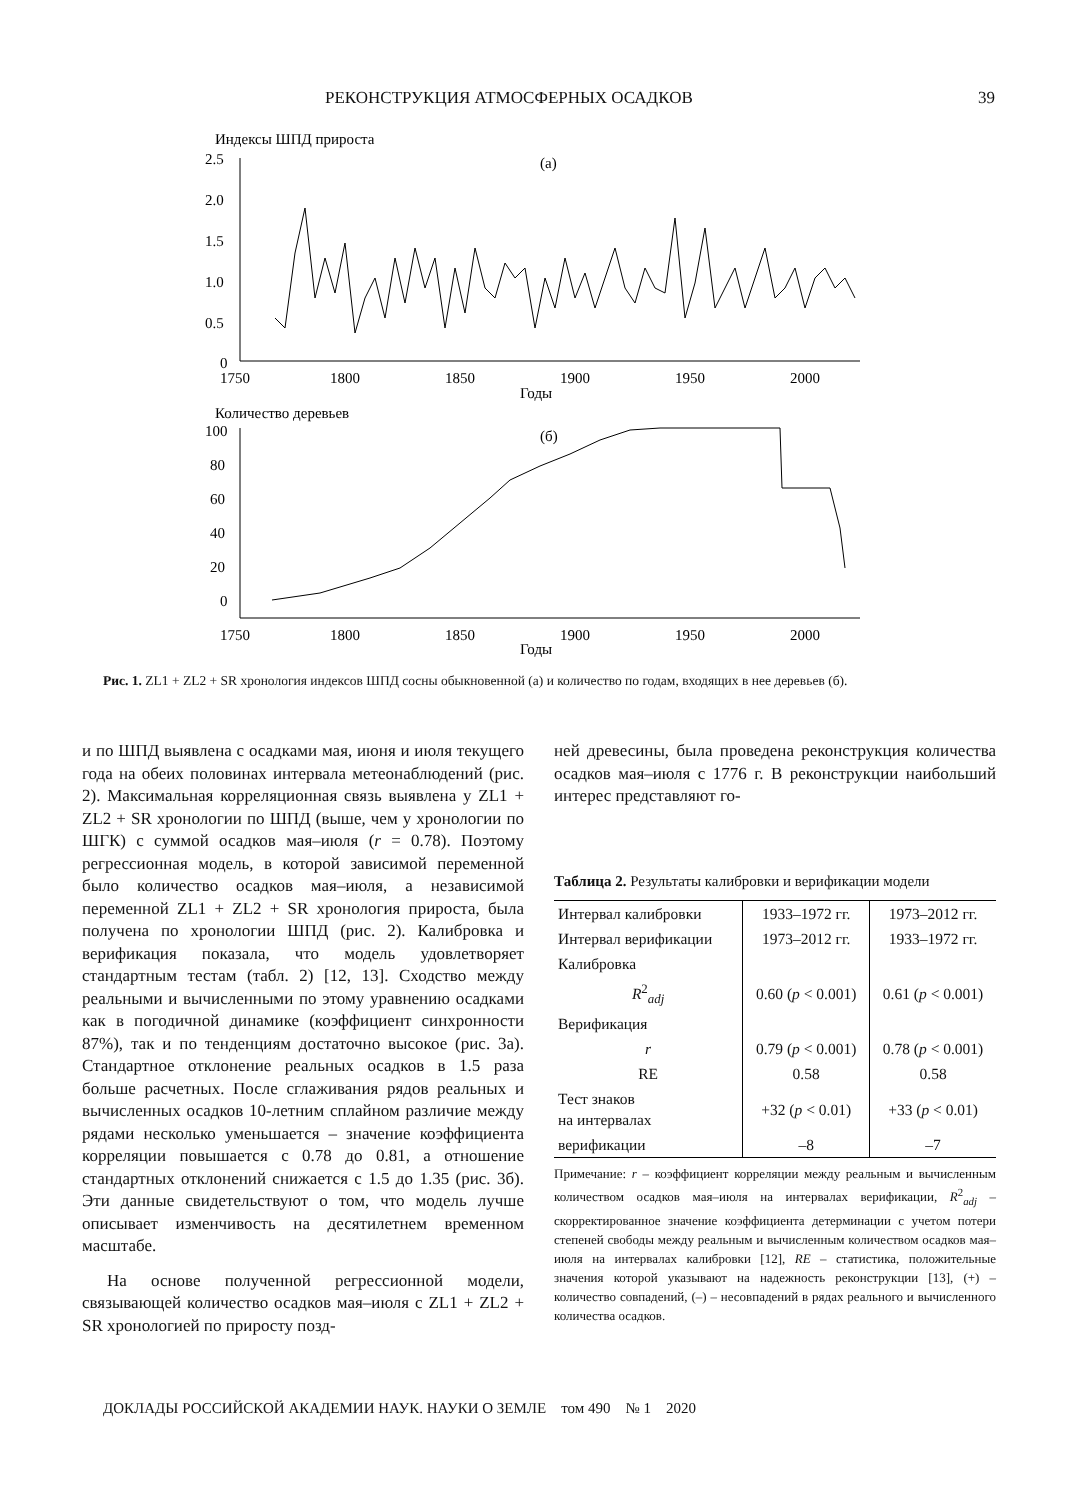РЕКОНСТРУКЦИЯ АТМОСФЕРНЫХ ОСАДКОВ 39
Индексы ШПД прироста
(а)
2.5
2.0
1.5
1.0
0.5
0
1750
1800
1850
1900
1950
2000
Годы
Количество деревьев
(б)
100
80
60
40
20
0
1750
1800
1850
1900
1950
2000
Годы
Рис. 1. ZL1 + ZL2 + SR хронология индексов ШПД сосны обыкновенной (а) и количество по годам, входящих в нее деревьев (б).
и по ШПД выявлена с осадками мая, июня и июля текущего года на обеих половинах интервала метеонаблюдений (рис. 2). Максимальная корреляционная связь выявлена у ZL1 + ZL2 + SR хронологии по ШПД (выше, чем у хронологии по ШГК) с суммой осадков мая–июля (r = 0.78). Поэтому регрессионная модель, в которой зависимой переменной было количество осадков мая–июля, а независимой переменной ZL1 + ZL2 + SR хронология прироста, была получена по хронологии ШПД (рис. 2). Калибровка и верификация показала, что модель удовлетворяет стандартным тестам (табл. 2) [12, 13]. Сходство между реальными и вычисленными по этому уравнению осадками как в погодичной динамике (коэффициент синхронности 87%), так и по тенденциям достаточно высокое (рис. 3а). Стандартное отклонение реальных осадков в 1.5 раза больше расчетных. После сглаживания рядов реальных и вычисленных осадков 10-летним сплайном различие между рядами несколько уменьшается – значение коэффициента корреляции повышается с 0.78 до 0.81, а отношение стандартных отклонений снижается с 1.5 до 1.35 (рис. 3б). Эти данные свидетельствуют о том, что модель лучше описывает изменчивость на десятилетнем временном масштабе.
На основе полученной регрессионной модели, связывающей количество осадков мая–июля с ZL1 + ZL2 + SR хронологией по приросту позд-
ней древесины, была проведена реконструкция количества осадков мая–июля с 1776 г. В реконструкции наибольший интерес представляют го-
Таблица 2. Результаты калибровки и верификации модели
| Интервал калибровки | 1933–1972 гг. | 1973–2012 гг. |
| Интервал верификации | 1973–2012 гг. | 1933–1972 гг. |
| Калибровка | | |
| R<sup>2</sup><sub>adj</sub> | 0.60 ( p < 0.001) | 0.61 ( p < 0.001) |
| Верификация | | |
| r | 0.79 ( p < 0.001) | 0.78 ( p < 0.001) |
| RE | 0.58 | 0.58 |
| Тест знаков на интервалах | +32 ( p < 0.01) | +33 ( p < 0.01) |
| верификации | –8 | –7 |
Примечание: r – коэффициент корреляции между реальным и вычисленным количеством осадков мая–июля на интервалах верификации, R<sup>2</sup><sub>adj</sub> – скорректированное значение коэффициента детерминации с учетом потери степеней свободы между реальным и вычисленным количеством осадков мая–июля на интервалах калибровки [12], RE – статистика, положительные значения которой указывают на надежность реконструкции [13], (+) – количество совпадений, (–) – несовпадений в рядах реального и вычисленного количества осадков.
ДОКЛАДЫ РОССИЙСКОЙ АКАДЕМИИ НАУК. НАУКИ О ЗЕМЛЕ том 490 № 1 2020